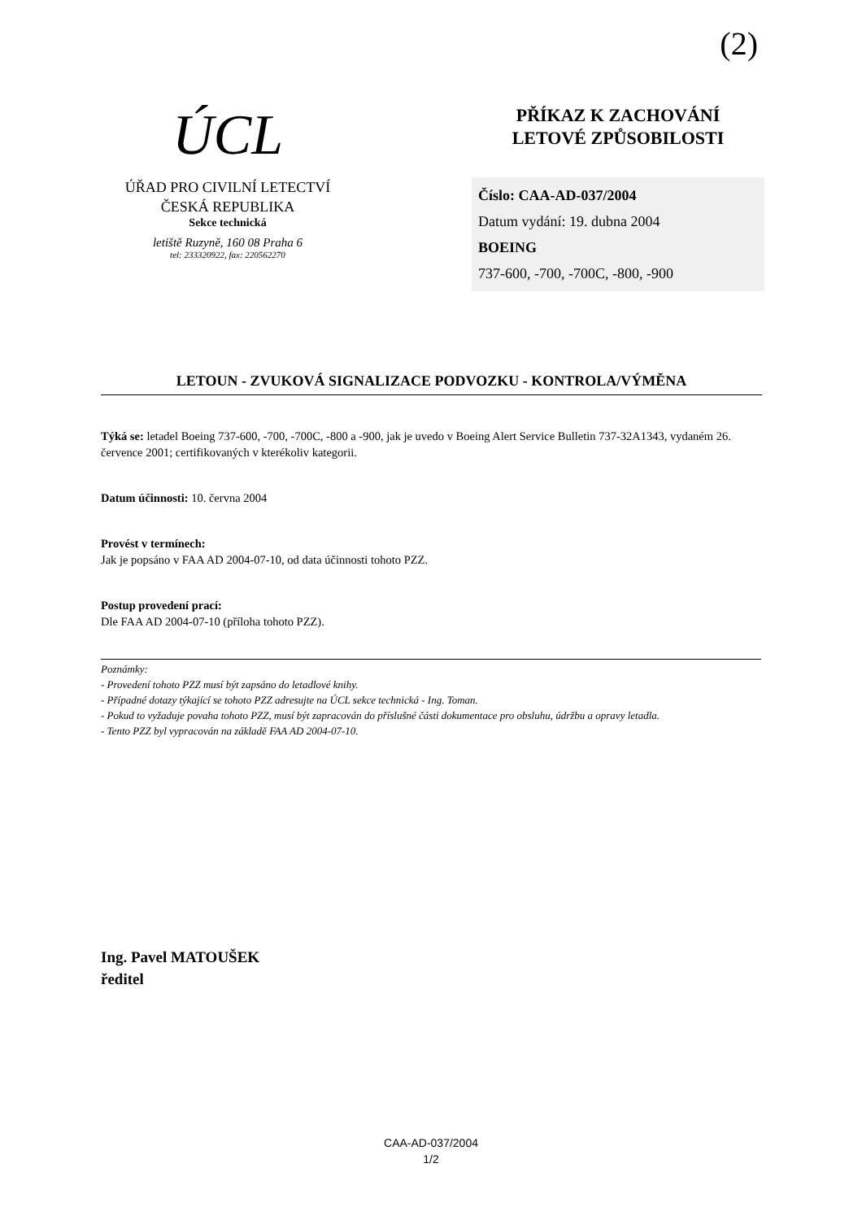(2)
ÚCL
ÚŘAD PRO CIVILNÍ LETECTVÍ
ČESKÁ REPUBLIKA
Sekce technická
letiště Ruzyně, 160 08 Praha 6
tel: 233320922, fax: 220562270
PŘÍKAZ K ZACHOVÁNÍ
LETOVÉ ZPŮSOBILOSTI
Číslo: CAA-AD-037/2004
Datum vydání: 19. dubna 2004
BOEING
737-600, -700, -700C, -800, -900
LETOUN - ZVUKOVÁ SIGNALIZACE PODVOZKU - KONTROLA/VÝMĚNA
Týká se: letadel Boeing 737-600, -700, -700C, -800 a -900, jak je uvedo v Boeing Alert Service Bulletin 737-32A1343, vydaném 26. července 2001; certifikovaných v kterékoliv kategorii.
Datum účinnosti: 10. června 2004
Provést v termínech:
Jak je popsáno v FAA AD 2004-07-10, od data účinnosti tohoto PZZ.
Postup provedení prací:
Dle FAA AD 2004-07-10 (příloha tohoto PZZ).
Poznámky:
- Provedení tohoto PZZ musí být zapsáno do letadlové knihy.
- Případné dotazy týkající se tohoto PZZ adresujte na ÚCL sekce technická - Ing. Toman.
- Pokud to vyžaduje povaha tohoto PZZ, musí být zapracován do příslušné části dokumentace pro obsluhu, údržbu a opravy letadla.
- Tento PZZ byl vypracován na základě FAA AD 2004-07-10.
Ing. Pavel MATOUŠEK
ředitel
CAA-AD-037/2004
1/2